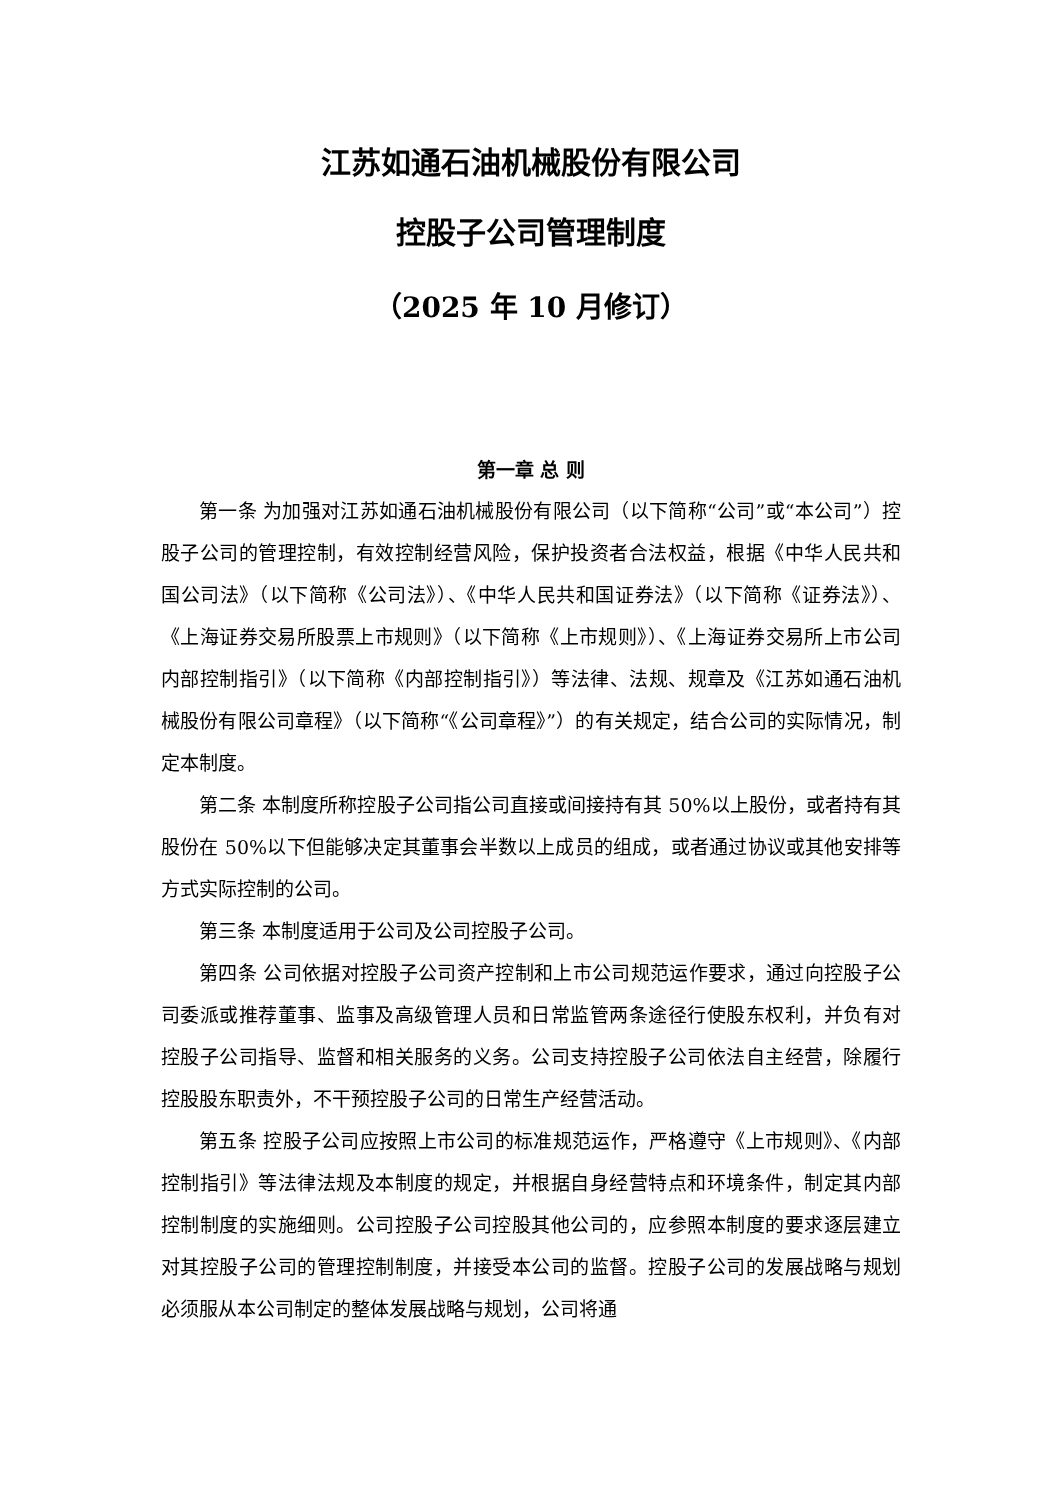江苏如通石油机械股份有限公司
控股子公司管理制度
（2025 年 10 月修订）
第一章 总 则
第一条 为加强对江苏如通石油机械股份有限公司（以下简称“公司”或“本公司”）控股子公司的管理控制，有效控制经营风险，保护投资者合法权益，根据《中华人民共和国公司法》（以下简称《公司法》）、《中华人民共和国证券法》（以下简称《证券法》）、《上海证券交易所股票上市规则》（以下简称《上市规则》）、《上海证券交易所上市公司内部控制指引》（以下简称《内部控制指引》）等法律、法规、规章及《江苏如通石油机械股份有限公司章程》（以下简称“《公司章程》”）的有关规定，结合公司的实际情况，制定本制度。
第二条 本制度所称控股子公司指公司直接或间接持有其 50%以上股份，或者持有其股份在 50%以下但能够决定其董事会半数以上成员的组成，或者通过协议或其他安排等方式实际控制的公司。
第三条 本制度适用于公司及公司控股子公司。
第四条 公司依据对控股子公司资产控制和上市公司规范运作要求，通过向控股子公司委派或推荐董事、监事及高级管理人员和日常监管两条途径行使股东权利，并负有对控股子公司指导、监督和相关服务的义务。公司支持控股子公司依法自主经营，除履行控股股东职责外，不干预控股子公司的日常生产经营活动。
第五条 控股子公司应按照上市公司的标准规范运作，严格遵守《上市规则》、《内部控制指引》等法律法规及本制度的规定，并根据自身经营特点和环境条件，制定其内部控制制度的实施细则。公司控股子公司控股其他公司的，应参照本制度的要求逐层建立对其控股子公司的管理控制制度，并接受本公司的监督。控股子公司的发展战略与规划必须服从本公司制定的整体发展战略与规划，公司将通